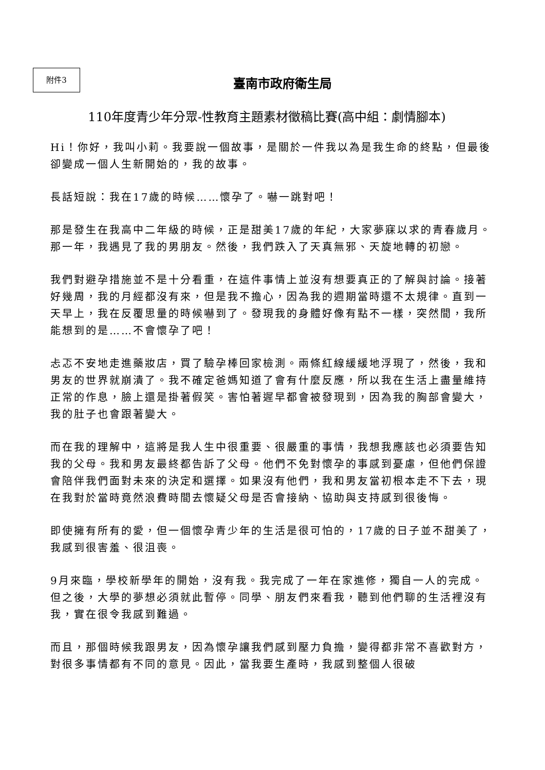附件3
臺南市政府衛生局
110年度青少年分眾-性教育主題素材徵稿比賽(高中組：劇情腳本)
Hi！你好，我叫小莉。我要說一個故事，是關於一件我以為是我生命的終點，但最後卻變成一個人生新開始的，我的故事。
長話短說：我在17歲的時候……懷孕了。嚇一跳對吧！
那是發生在我高中二年級的時候，正是甜美17歲的年紀，大家夢寐以求的青春歲月。那一年，我遇見了我的男朋友。然後，我們跌入了天真無邪、天旋地轉的初戀。
我們對避孕措施並不是十分看重，在這件事情上並沒有想要真正的了解與討論。接著好幾周，我的月經都沒有來，但是我不擔心，因為我的週期當時還不太規律。直到一天早上，我在反覆思量的時候嚇到了。發現我的身體好像有點不一樣，突然間，我所能想到的是……不會懷孕了吧！
忐忑不安地走進藥妝店，買了驗孕棒回家檢測。兩條紅線緩緩地浮現了，然後，我和男友的世界就崩潰了。我不確定爸媽知道了會有什麼反應，所以我在生活上盡量維持正常的作息，臉上還是掛著假笑。害怕著遲早都會被發現到，因為我的胸部會變大，我的肚子也會跟著變大。
而在我的理解中，這將是我人生中很重要、很嚴重的事情，我想我應該也必須要告知我的父母。我和男友最終都告訴了父母。他們不免對懷孕的事感到憂慮，但他們保證會陪伴我們面對未來的決定和選擇。如果沒有他們，我和男友當初根本走不下去，現在我對於當時竟然浪費時間去懷疑父母是否會接納、協助與支持感到很後悔。
即使擁有所有的愛，但一個懷孕青少年的生活是很可怕的，17歲的日子並不甜美了，我感到很害羞、很沮喪。
9月來臨，學校新學年的開始，沒有我。我完成了一年在家進修，獨自一人的完成。但之後，大學的夢想必須就此暫停。同學、朋友們來看我，聽到他們聊的生活裡沒有我，實在很令我感到難過。
而且，那個時候我跟男友，因為懷孕讓我們感到壓力負擔，變得都非常不喜歡對方，對很多事情都有不同的意見。因此，當我要生產時，我感到整個人很破